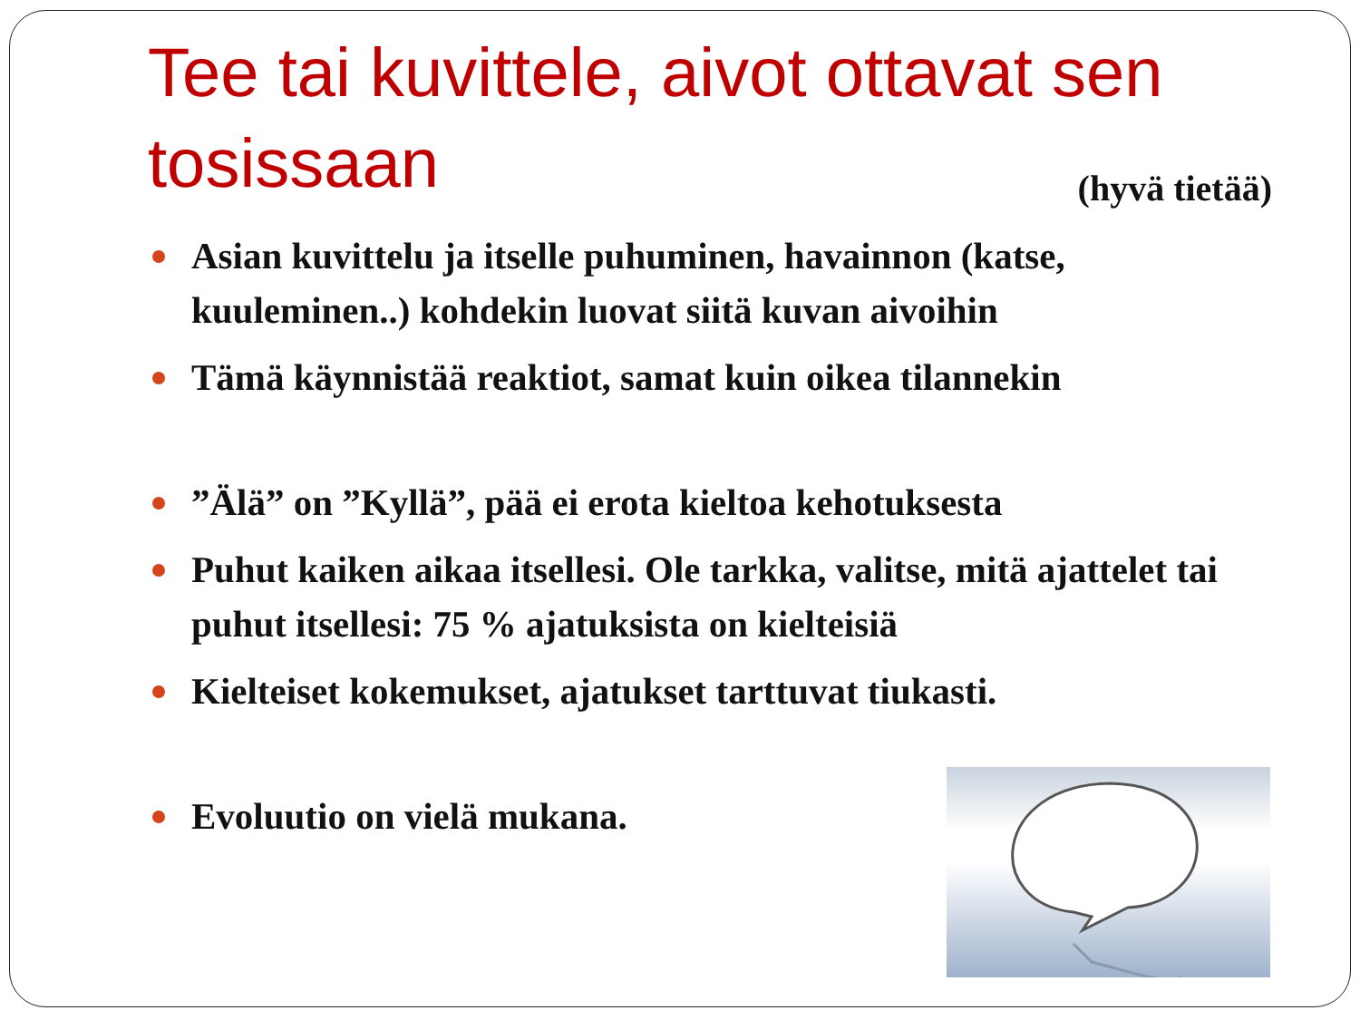Tee tai kuvittele, aivot ottavat sen
tosissaan (hyvä tietää)
Asian kuvittelu ja itselle puhuminen, havainnon (katse, kuuleminen..) kohdekin luovat siitä kuvan aivoihin
Tämä käynnistää reaktiot, samat kuin oikea tilannekin
”Älä” on ”Kyllä”, pää ei erota kieltoa kehotuksesta
Puhut kaiken aikaa itsellesi. Ole tarkka, valitse, mitä ajattelet tai puhut itsellesi: 75 % ajatuksista on kielteisiä
Kielteiset kokemukset, ajatukset tarttuvat tiukasti.
Evoluutio on vielä mukana.